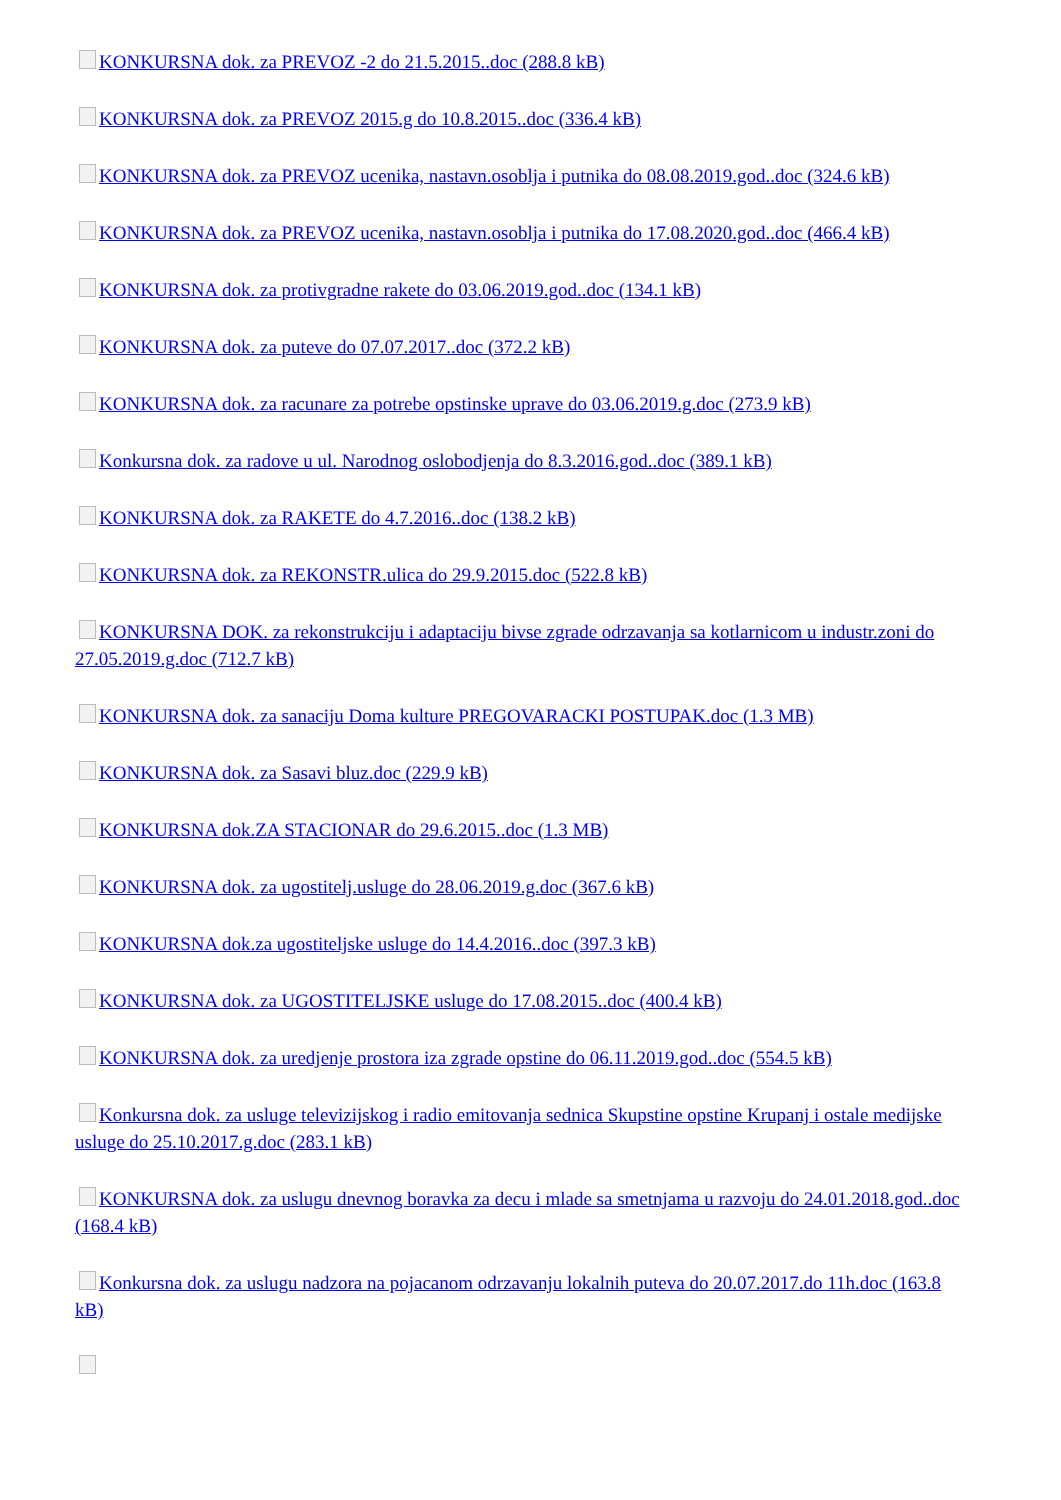KONKURSNA dok. za PREVOZ -2 do 21.5.2015..doc (288.8 kB)
KONKURSNA dok. za PREVOZ 2015.g do 10.8.2015..doc (336.4 kB)
KONKURSNA dok. za PREVOZ ucenika, nastavn.osoblja i putnika do 08.08.2019.god..doc (324.6 kB)
KONKURSNA dok. za PREVOZ ucenika, nastavn.osoblja i putnika do 17.08.2020.god..doc (466.4 kB)
KONKURSNA dok. za protivgradne rakete do 03.06.2019.god..doc (134.1 kB)
KONKURSNA dok. za puteve do 07.07.2017..doc (372.2 kB)
KONKURSNA dok. za racunare za potrebe opstinske uprave do 03.06.2019.g.doc (273.9 kB)
Konkursna dok. za radove u ul. Narodnog oslobodjenja do 8.3.2016.god..doc (389.1 kB)
KONKURSNA dok. za RAKETE do 4.7.2016..doc (138.2 kB)
KONKURSNA dok. za REKONSTR.ulica do 29.9.2015.doc (522.8 kB)
KONKURSNA DOK. za rekonstrukciju i adaptaciju bivse zgrade odrzavanja sa kotlarnicom u industr.zoni do 27.05.2019.g.doc (712.7 kB)
KONKURSNA dok. za sanaciju Doma kulture PREGOVARACKI POSTUPAK.doc (1.3 MB)
KONKURSNA dok. za Sasavi bluz.doc (229.9 kB)
KONKURSNA dok.ZA STACIONAR do 29.6.2015..doc (1.3 MB)
KONKURSNA dok. za ugostitelj.usluge do 28.06.2019.g.doc (367.6 kB)
KONKURSNA dok.za ugostiteljske usluge do 14.4.2016..doc (397.3 kB)
KONKURSNA dok. za UGOSTITELJSKE usluge do 17.08.2015..doc (400.4 kB)
KONKURSNA dok. za uredjenje prostora iza zgrade opstine do 06.11.2019.god..doc (554.5 kB)
Konkursna dok. za usluge televizijskog i radio emitovanja sednica Skupstine opstine Krupanj i ostale medijske usluge do 25.10.2017.g.doc (283.1 kB)
KONKURSNA dok. za uslugu dnevnog boravka za decu i mlade sa smetnjama u razvoju do 24.01.2018.god..doc (168.4 kB)
Konkursna dok. za uslugu nadzora na pojacanom odrzavanju lokalnih puteva do 20.07.2017.do 11h.doc (163.8 kB)